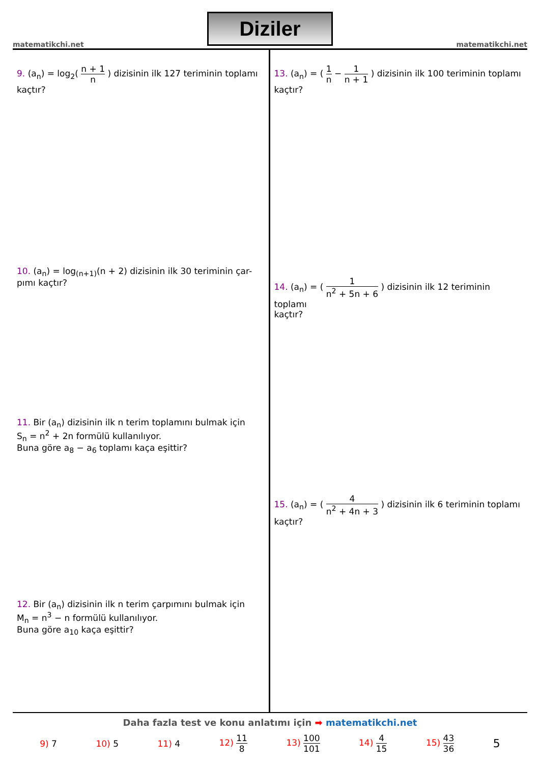matematikchi.net
Diziler
matematikchi.net
9. (a<sub>n</sub>) = log<sub>2</sub>( n + 1 n ) dizisinin ilk 127 teriminin toplamı
kaçtır?
10. (a<sub>n</sub>) = log<sub>(n+1)</sub>(n + 2) dizisinin ilk 30 teriminin çar-
pımı kaçtır?
11. Bir (a<sub>n</sub>) dizisinin ilk n terim toplamını bulmak için
S<sub>n</sub> = n<sup>2</sup> + 2n formülü kullanılıyor.
Buna göre a<sub>8</sub> − a<sub>6</sub> toplamı kaça eşittir?
12. Bir (a<sub>n</sub>) dizisinin ilk n terim çarpımını bulmak için
M<sub>n</sub> = n<sup>3</sup> − n formülü kullanılıyor.
Buna göre a<sub>10</sub> kaça eşittir?
13. (a<sub>n</sub>) = ( 1 n − 1 n + 1 ) dizisinin ilk 100 teriminin toplamı
kaçtır?
14. (a<sub>n</sub>) = ( 1 n<sup>2</sup> + 5n + 6 ) dizisinin ilk 12 teriminin toplamı
kaçtır?
15. (a<sub>n</sub>) = ( 4 n<sup>2</sup> + 4n + 3 ) dizisinin ilk 6 teriminin toplamı
kaçtır?
Daha fazla test ve konu anlatımı için ➡ matematikchi.net
9) 7 10) 5 11) 4 12) 11 8 13) 100 101 14) 4 15 15) 43 36 5